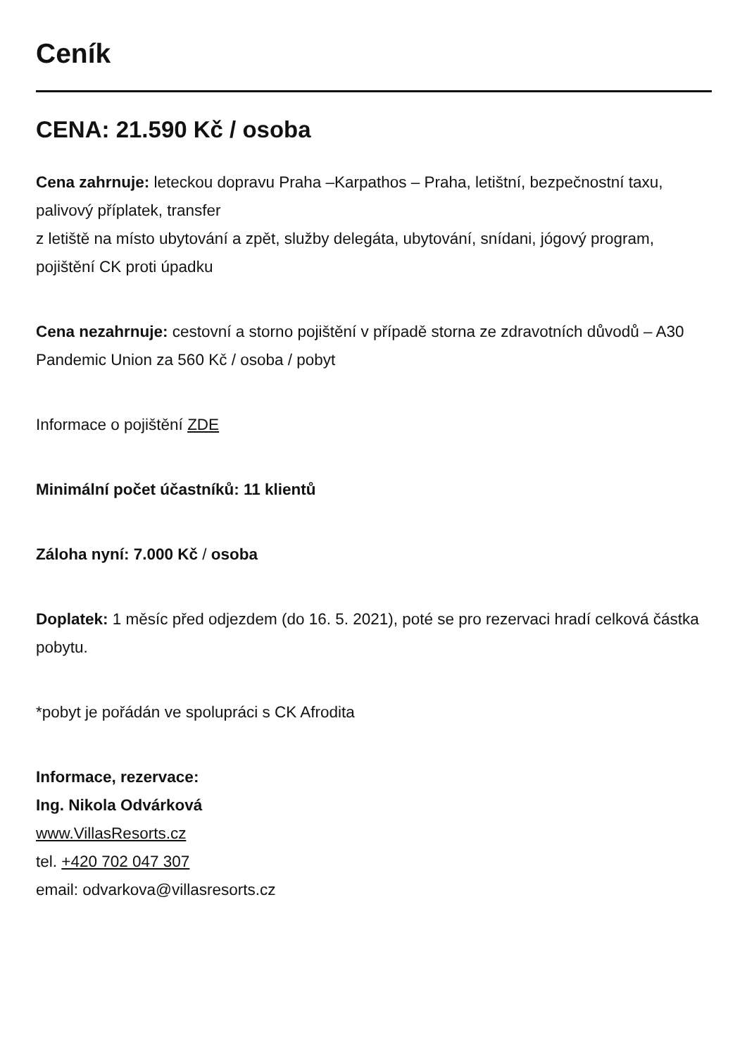Ceník
CENA: 21.590 Kč / osoba
Cena zahrnuje: leteckou dopravu Praha –Karpathos – Praha, letištní, bezpečnostní taxu, palivový příplatek, transfer
z letiště na místo ubytování a zpět, služby delegáta, ubytování, snídani, jógový program, pojištění CK proti úpadku
Cena nezahrnuje: cestovní a storno pojištění v případě storna ze zdravotních důvodů – A30 Pandemic Union za 560 Kč / osoba / pobyt
Informace o pojištění ZDE
Minimální počet účastníků: 11 klientů
Záloha nyní: 7.000 Kč / osoba
Doplatek: 1 měsíc před odjezdem (do 16. 5. 2021), poté se pro rezervaci hradí celková částka pobytu.
*pobyt je pořádán ve spolupráci s CK Afrodita
Informace, rezervace:
Ing. Nikola Odvárková
www.VillasResorts.cz
tel. +420 702 047 307
email: odvarkova@villasresorts.cz